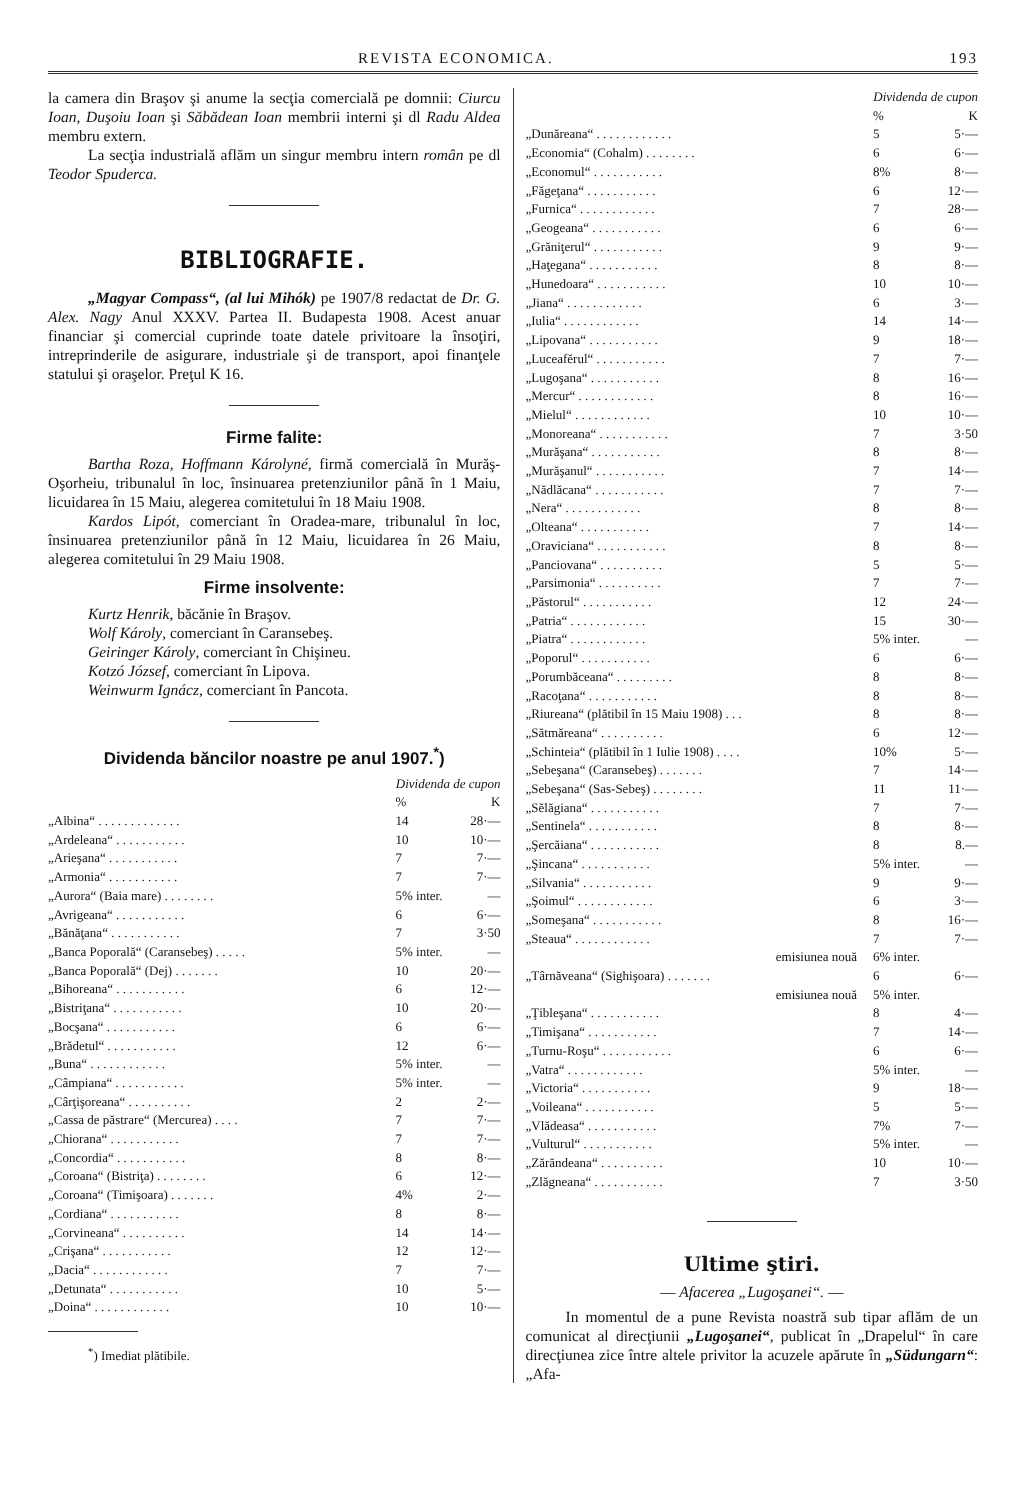REVISTA ECONOMICA. 193
la camera din Braşov şi anume la secţia comercială pe domnii: Ciurcu Ioan, Duşoiu Ioan şi Săbădean Ioan membrii interni şi dl Radu Aldea membru extern.
La secţia industrială aflăm un singur membru intern român pe dl Teodor Spuderca.
BIBLIOGRAFIE.
„Magyar Compass“, (al lui Mihók) pe 1907/8 redactat de Dr. G. Alex. Nagy Anul XXXV. Partea II. Budapesta 1908. Acest anuar financiar şi comercial cuprinde toate datele privitoare la însoţiri, intreprinderile de asigurare, industriale şi de transport, apoi finanţele statului şi oraşelor. Preţul K 16.
Firme falite:
Bartha Roza, Hoffmann Károlyné, firmă comercială în Murăş-Oşorheiu, tribunalul în loc, însinuarea pretenziunilor până în 1 Maiu, licuidarea în 15 Maiu, alegerea comitetului în 18 Maiu 1908.
Kardos Lipót, comerciant în Oradea-mare, tribunalul în loc, însinuarea pretenziunilor până în 12 Maiu, licuidarea în 26 Maiu, alegerea comitetului în 29 Maiu 1908.
Firme insolvente:
Kurtz Henrik, băcănie în Braşov.
Wolf Károly, comerciant în Caransebeş.
Geiringer Károly, comerciant în Chişineu.
Kotzó József, comerciant în Lipova.
Weinwurm Ignácz, comerciant în Pancota.
Dividenda băncilor noastre pe anul 1907.<sup>*</sup>)
| | Dividenda de cupon | |
| --- | --- | --- |
| | % | K |
| „Albina“ . . . . . . . . . . . . . | 14 | 28·— |
| „Ardeleana“ . . . . . . . . . . . | 10 | 10·— |
| „Arieşana“ . . . . . . . . . . . | 7 | 7·— |
| „Armonia“ . . . . . . . . . . . | 7 | 7·— |
| „Aurora“ (Baia mare) . . . . . . . . | 5% inter. | — |
| „Avrigeana“ . . . . . . . . . . . | 6 | 6·— |
| „Bănăţana“ . . . . . . . . . . . | 7 | 3·50 |
| „Banca Poporală“ (Caransebeş) . . . . . | 5% inter. | — |
| „Banca Poporală“ (Dej) . . . . . . . | 10 | 20·— |
| „Bihoreana“ . . . . . . . . . . . | 6 | 12·— |
| „Bistriţana“ . . . . . . . . . . . | 10 | 20·— |
| „Bocşana“ . . . . . . . . . . . | 6 | 6·— |
| „Brădetul“ . . . . . . . . . . . | 12 | 6·— |
| „Buna“ . . . . . . . . . . . . | 5% inter. | — |
| „Câmpiana“ . . . . . . . . . . . | 5% inter. | — |
| „Cârţişoreana“ . . . . . . . . . . | 2 | 2·— |
| „Cassa de păstrare“ (Mercurea) . . . . | 7 | 7·— |
| „Chiorana“ . . . . . . . . . . . | 7 | 7·— |
| „Concordia“ . . . . . . . . . . . | 8 | 8·— |
| „Coroana“ (Bistriţa) . . . . . . . . | 6 | 12·— |
| „Coroana“ (Timişoara) . . . . . . . | 4% | 2·— |
| „Cordiana“ . . . . . . . . . . . | 8 | 8·— |
| „Corvineana“ . . . . . . . . . . | 14 | 14·— |
| „Crişana“ . . . . . . . . . . . | 12 | 12·— |
| „Dacia“ . . . . . . . . . . . . | 7 | 7·— |
| „Detunata“ . . . . . . . . . . . | 10 | 5·— |
| „Doina“ . . . . . . . . . . . . | 10 | 10·— |
<sup>*</sup>) Imediat plătibile.
| | Dividenda de cupon | |
| --- | --- | --- |
| | % | K |
| „Dunăreana“ . . . . . . . . . . . . | 5 | 5·— |
| „Economia“ (Cohalm) . . . . . . . . | 6 | 6·— |
| „Economul“ . . . . . . . . . . . | 8% | 8·— |
| „Făgeţana“ . . . . . . . . . . . | 6 | 12·— |
| „Furnica“ . . . . . . . . . . . . | 7 | 28·— |
| „Geogeana“ . . . . . . . . . . . | 6 | 6·— |
| „Grăniţerul“ . . . . . . . . . . . | 9 | 9·— |
| „Haţegana“ . . . . . . . . . . . | 8 | 8·— |
| „Hunedoara“ . . . . . . . . . . . | 10 | 10·— |
| „Jiana“ . . . . . . . . . . . . | 6 | 3·— |
| „Iulia“ . . . . . . . . . . . . | 14 | 14·— |
| „Lipovana“ . . . . . . . . . . . | 9 | 18·— |
| „Luceafĕrul“ . . . . . . . . . . . | 7 | 7·— |
| „Lugoşana“ . . . . . . . . . . . | 8 | 16·— |
| „Mercur“ . . . . . . . . . . . . | 8 | 16·— |
| „Mielul“ . . . . . . . . . . . . | 10 | 10·— |
| „Monoreana“ . . . . . . . . . . . | 7 | 3·50 |
| „Murăşana“ . . . . . . . . . . . | 8 | 8·— |
| „Murăşanul“ . . . . . . . . . . . | 7 | 14·— |
| „Nădlăcana“ . . . . . . . . . . . | 7 | 7·— |
| „Nera“ . . . . . . . . . . . . | 8 | 8·— |
| „Olteana“ . . . . . . . . . . . | 7 | 14·— |
| „Oraviciana“ . . . . . . . . . . . | 8 | 8·— |
| „Panciovana“ . . . . . . . . . . | 5 | 5·— |
| „Parsimonia“ . . . . . . . . . . | 7 | 7·— |
| „Păstorul“ . . . . . . . . . . . | 12 | 24·— |
| „Patria“ . . . . . . . . . . . . | 15 | 30·— |
| „Piatra“ . . . . . . . . . . . . | 5% inter. | — |
| „Poporul“ . . . . . . . . . . . | 6 | 6·— |
| „Porumbăceana“ . . . . . . . . . | 8 | 8·— |
| „Racoţana“ . . . . . . . . . . . | 8 | 8·— |
| „Riureana“ (plătibil în 15 Maiu 1908) . . . | 8 | 8·— |
| „Sătmăreana“ . . . . . . . . . . | 6 | 12·— |
| „Schinteia“ (plătibil în 1 Iulie 1908) . . . . | 10% | 5·— |
| „Sebeşana“ (Caransebeş) . . . . . . . | 7 | 14·— |
| „Sebeşana“ (Sas-Sebeş) . . . . . . . . | 11 | 11·— |
| „Sĕlăgiana“ . . . . . . . . . . . | 7 | 7·— |
| „Sentinela“ . . . . . . . . . . . | 8 | 8·— |
| „Şercăiana“ . . . . . . . . . . . | 8 | 8.— |
| „Şincana“ . . . . . . . . . . . | 5% inter. | — |
| „Silvania“ . . . . . . . . . . . | 9 | 9·— |
| „Şoimul“ . . . . . . . . . . . . | 6 | 3·— |
| „Someşana“ . . . . . . . . . . . | 8 | 16·— |
| „Steaua“ . . . . . . . . . . . . | 7 | 7·— |
| emisiunea nouă | 6% inter. | |
| „Târnăveana“ (Sighişoara) . . . . . . . | 6 | 6·— |
| emisiunea nouă | 5% inter. | |
| „Ţibleşana“ . . . . . . . . . . . | 8 | 4·— |
| „Timişana“ . . . . . . . . . . . | 7 | 14·— |
| „Turnu-Roşu“ . . . . . . . . . . . | 6 | 6·— |
| „Vatra“ . . . . . . . . . . . . | 5% inter. | — |
| „Victoria“ . . . . . . . . . . . | 9 | 18·— |
| „Voileana“ . . . . . . . . . . . | 5 | 5·— |
| „Vlădeasa“ . . . . . . . . . . . | 7% | 7·— |
| „Vulturul“ . . . . . . . . . . . | 5% inter. | — |
| „Zărăndeana“ . . . . . . . . . . | 10 | 10·— |
| „Zlăgneana“ . . . . . . . . . . . | 7 | 3·50 |
Ultime ştiri.
— Afacerea „Lugoşanei“. —
In momentul de a pune Revista noastră sub tipar aflăm de un comunicat al direcţiunii „Lugoşanei“, publicat în „Drapelul“ în care direcţiunea zice între altele privitor la acuzele apărute în „Südungarn“: „Afa-